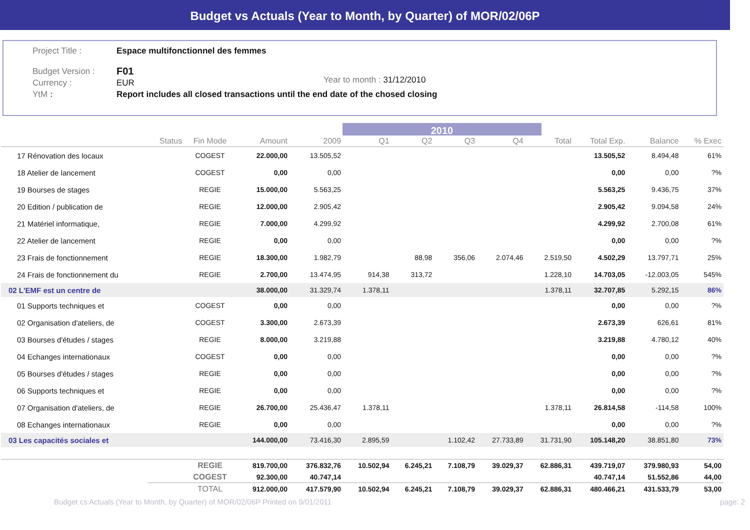Budget vs Actuals (Year to Month, by Quarter) of MOR/02/06P
Project Title : Espace multifonctionnel des femmes
Budget Version : F01
Currency : EUR
YtM : Report includes all closed transactions until the end date of the chosed closing
Year to month : 31/12/2010
2010
| | Status | Fin Mode | Amount | 2009 | Q1 | Q2 | Q3 | Q4 | Total | Total Exp. | Balance | % Exec |
| --- | --- | --- | --- | --- | --- | --- | --- | --- | --- | --- | --- | --- |
| 17 Rénovation des locaux | | COGEST | 22.000,00 | 13.505,52 | | | | | | 13.505,52 | 8.494,48 | 61% |
| 18 Atelier de lancement | | COGEST | 0,00 | 0,00 | | | | | | 0,00 | 0,00 | ?% |
| 19 Bourses de stages | | REGIE | 15.000,00 | 5.563,25 | | | | | | 5.563,25 | 9.436,75 | 37% |
| 20 Edition / publication de | | REGIE | 12.000,00 | 2.905,42 | | | | | | 2.905,42 | 9.094,58 | 24% |
| 21 Matériel informatique, | | REGIE | 7.000,00 | 4.299,92 | | | | | | 4.299,92 | 2.700,08 | 61% |
| 22 Atelier de lancement | | REGIE | 0,00 | 0,00 | | | | | | 0,00 | 0,00 | ?% |
| 23 Frais de fonctionnement | | REGIE | 18.300,00 | 1.982,79 | | 88,98 | 356,06 | 2.074,46 | 2.519,50 | 4.502,29 | 13.797,71 | 25% |
| 24 Frais de fonctionnement du | | REGIE | 2.700,00 | 13.474,95 | 914,38 | 313,72 | | | 1.228,10 | 14.703,05 | -12.003,05 | 545% |
| 02 L'EMF est un centre de | | | 38.000,00 | 31.329,74 | 1.378,11 | | | | 1.378,11 | 32.707,85 | 5.292,15 | 86% |
| 01 Supports techniques et | | COGEST | 0,00 | 0,00 | | | | | | 0,00 | 0,00 | ?% |
| 02 Organisation d'ateliers, de | | COGEST | 3.300,00 | 2.673,39 | | | | | | 2.673,39 | 626,61 | 81% |
| 03 Bourses d'études / stages | | REGIE | 8.000,00 | 3.219,88 | | | | | | 3.219,88 | 4.780,12 | 40% |
| 04 Echanges internationaux | | COGEST | 0,00 | 0,00 | | | | | | 0,00 | 0,00 | ?% |
| 05 Bourses d'études / stages | | REGIE | 0,00 | 0,00 | | | | | | 0,00 | 0,00 | ?% |
| 06 Supports techniques et | | REGIE | 0,00 | 0,00 | | | | | | 0,00 | 0,00 | ?% |
| 07 Organisation d'ateliers, de | | REGIE | 26.700,00 | 25.436,47 | 1.378,11 | | | | 1.378,11 | 26.814,58 | -114,58 | 100% |
| 08 Echanges internationaux | | REGIE | 0,00 | 0,00 | | | | | | 0,00 | 0,00 | ?% |
| 03 Les capacités sociales et | | | 144.000,00 | 73.416,30 | 2.895,59 | | 1.102,42 | 27.733,89 | 31.731,90 | 105.148,20 | 38.851,80 | 73% |
| | | REGIE | 819.700,00 | 376.832,76 | 10.502,94 | 6.245,21 | 7.108,79 | 39.029,37 | 62.886,31 | 439.719,07 | 379.980,93 | 54,00 |
| | | COGEST | 92.300,00 | 40.747,14 | | | | | | 40.747,14 | 51.552,86 | 44,00 |
| | | TOTAL | 912.000,00 | 417.579,90 | 10.502,94 | 6.245,21 | 7.108,79 | 39.029,37 | 62.886,31 | 480.466,21 | 431.533,79 | 53,00 |
Budget cs Actuals (Year to Month, by Quarter) of MOR/02/06P Printed on 9/01/2011 page: 2